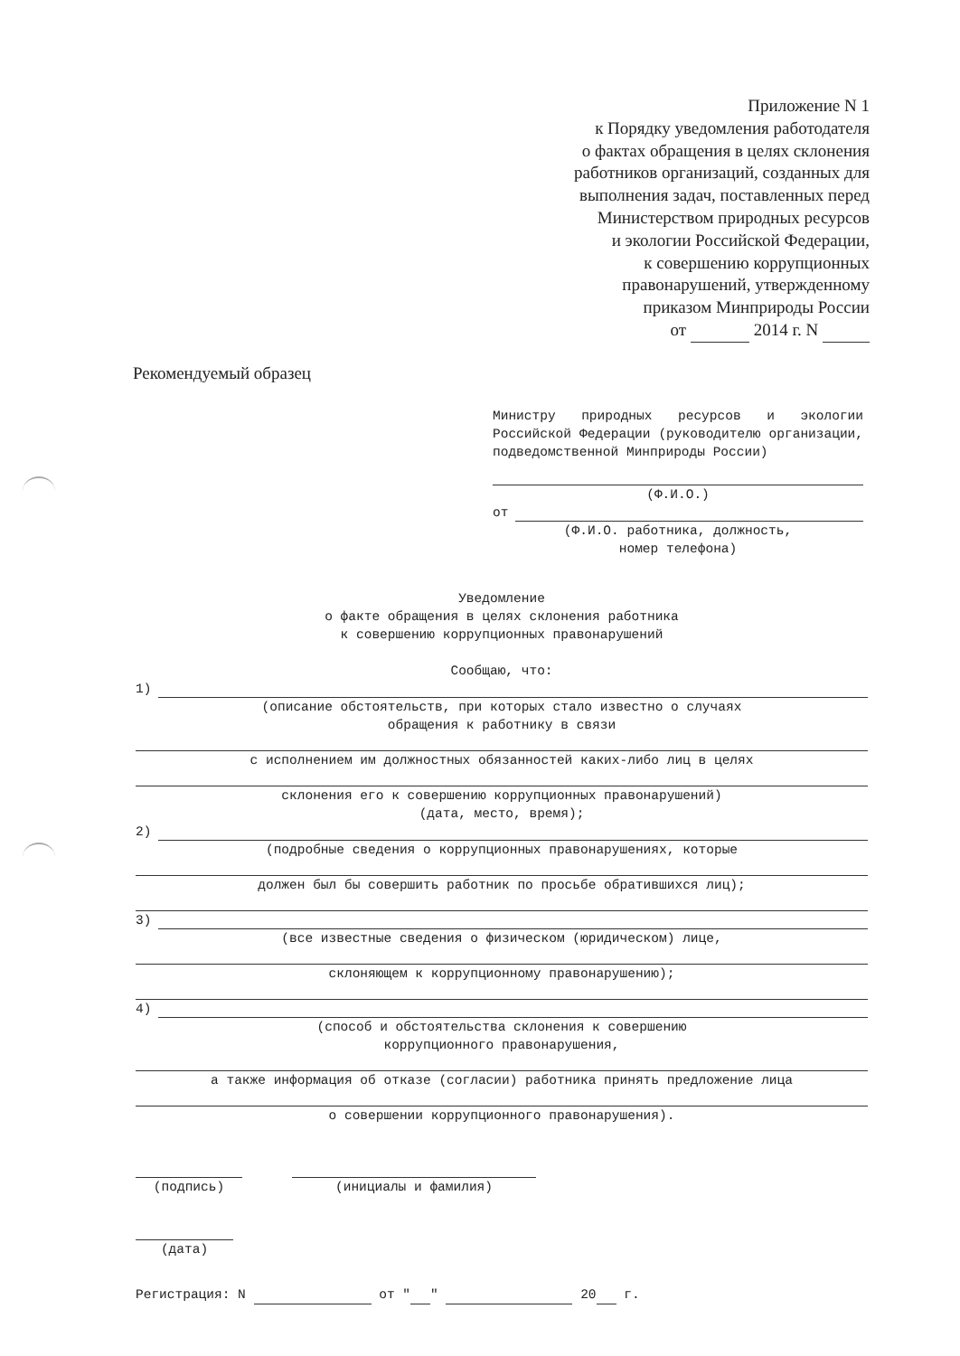Приложение N 1
к Порядку уведомления работодателя
о фактах обращения в целях склонения
работников организаций, созданных для
выполнения задач, поставленных перед
Министерством природных ресурсов
и экологии Российской Федерации,
к совершению коррупционных
правонарушений, утвержденному
приказом Минприроды России
от 2014 г. N
Рекомендуемый образец
Министру природных ресурсов и экологии Российской Федерации (руководителю организации, подведомственной Минприроды России)
(Ф.И.О.)
от
(Ф.И.О. работника, должность,
номер телефона)
Уведомление
о факте обращения в целях склонения работника
к совершению коррупционных правонарушений
Сообщаю, что:
1)
(описание обстоятельств, при которых стало известно о случаях
обращения к работнику в связи
с исполнением им должностных обязанностей каких-либо лиц в целях
склонения его к совершению коррупционных правонарушений)
(дата, место, время);
2)
(подробные сведения о коррупционных правонарушениях, которые
должен был бы совершить работник по просьбе обратившихся лиц);
3)
(все известные сведения о физическом (юридическом) лице,
склоняющем к коррупционному правонарушению);
4)
(способ и обстоятельства склонения к совершению
коррупционного правонарушения,
а также информация об отказе (согласии) работника принять предложение лица
о совершении коррупционного правонарушения).
(подпись) (инициалы и фамилия)
(дата)
Регистрация: N от " " 20 г.